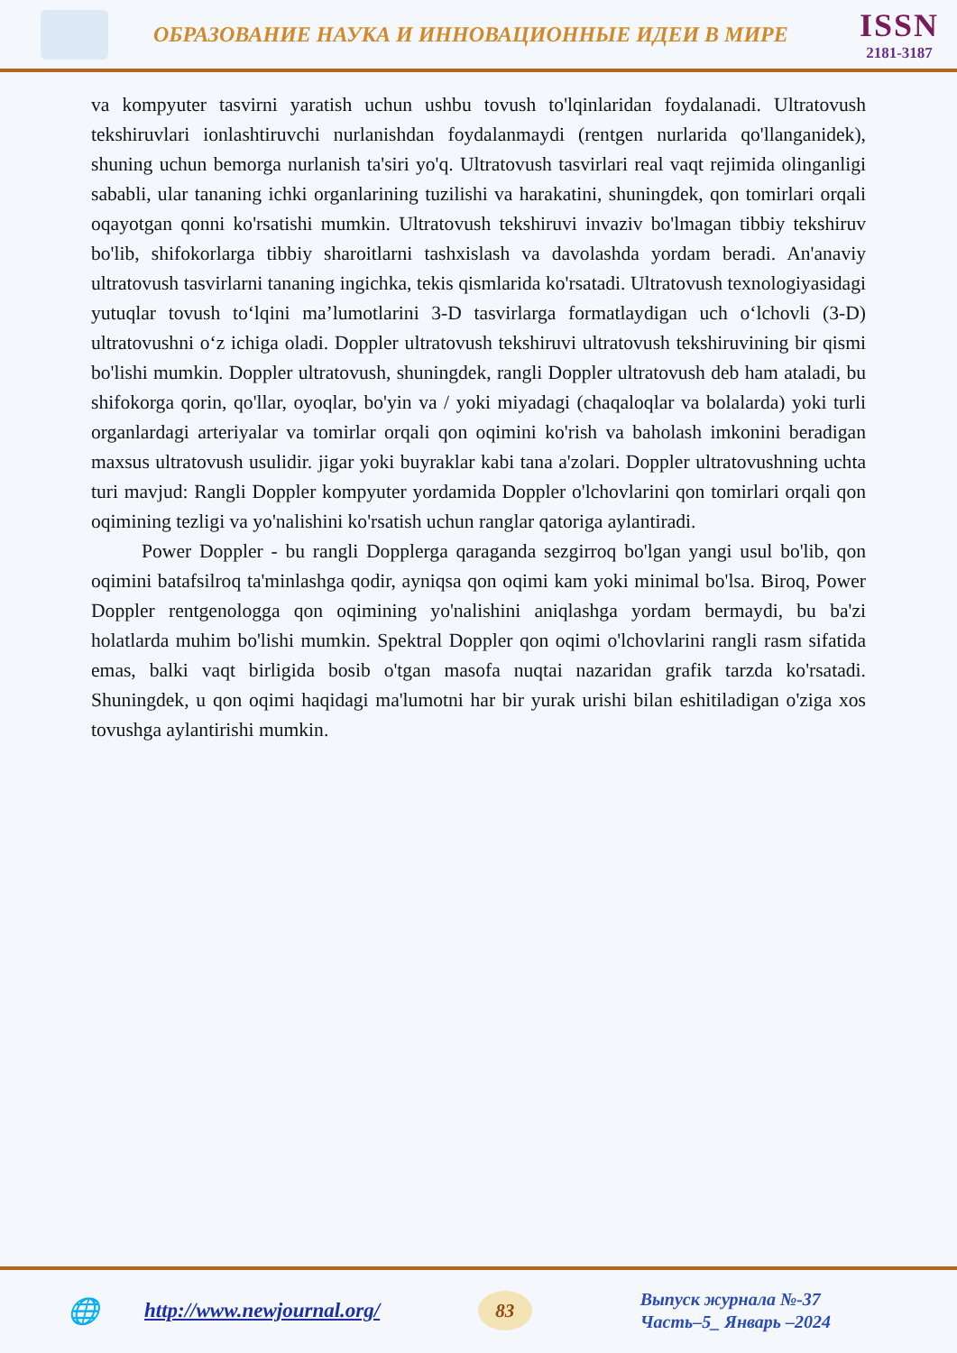ОБРАЗОВАНИЕ НАУКА И ИННОВАЦИОННЫЕ ИДЕИ В МИРЕ
ISSN
2181-3187
va kompyuter tasvirni yaratish uchun ushbu tovush to'lqinlaridan foydalanadi. Ultratovush tekshiruvlari ionlashtiruvchi nurlanishdan foydalanmaydi (rentgen nurlarida qo'llanganidek), shuning uchun bemorga nurlanish ta'siri yo'q. Ultratovush tasvirlari real vaqt rejimida olinganligi sababli, ular tananing ichki organlarining tuzilishi va harakatini, shuningdek, qon tomirlari orqali oqayotgan qonni ko'rsatishi mumkin. Ultratovush tekshiruvi invaziv bo'lmagan tibbiy tekshiruv bo'lib, shifokorlarga tibbiy sharoitlarni tashxislash va davolashda yordam beradi. An'anaviy ultratovush tasvirlarni tananing ingichka, tekis qismlarida ko'rsatadi. Ultratovush texnologiyasidagi yutuqlar tovush to‘lqini ma’lumotlarini 3-D tasvirlarga formatlaydigan uch o‘lchovli (3-D) ultratovushni o‘z ichiga oladi. Doppler ultratovush tekshiruvi ultratovush tekshiruvining bir qismi bo'lishi mumkin. Doppler ultratovush, shuningdek, rangli Doppler ultratovush deb ham ataladi, bu shifokorga qorin, qo'llar, oyoqlar, bo'yin va / yoki miyadagi (chaqaloqlar va bolalarda) yoki turli organlardagi arteriyalar va tomirlar orqali qon oqimini ko'rish va baholash imkonini beradigan maxsus ultratovush usulidir. jigar yoki buyraklar kabi tana a'zolari. Doppler ultratovushning uchta turi mavjud: Rangli Doppler kompyuter yordamida Doppler o'lchovlarini qon tomirlari orqali qon oqimining tezligi va yo'nalishini ko'rsatish uchun ranglar qatoriga aylantiradi.
Power Doppler - bu rangli Dopplerga qaraganda sezgirroq bo'lgan yangi usul bo'lib, qon oqimini batafsilroq ta'minlashga qodir, ayniqsa qon oqimi kam yoki minimal bo'lsa. Biroq, Power Doppler rentgenologga qon oqimining yo'nalishini aniqlashga yordam bermaydi, bu ba'zi holatlarda muhim bo'lishi mumkin. Spektral Doppler qon oqimi o'lchovlarini rangli rasm sifatida emas, balki vaqt birligida bosib o'tgan masofa nuqtai nazaridan grafik tarzda ko'rsatadi. Shuningdek, u qon oqimi haqidagi ma'lumotni har bir yurak urishi bilan eshitiladigan o'ziga xos tovushga aylantirishi mumkin.
🌐 http://www.newjournal.org/ 83
Выпуск журнала №-37
Часть–5_ Январь –2024